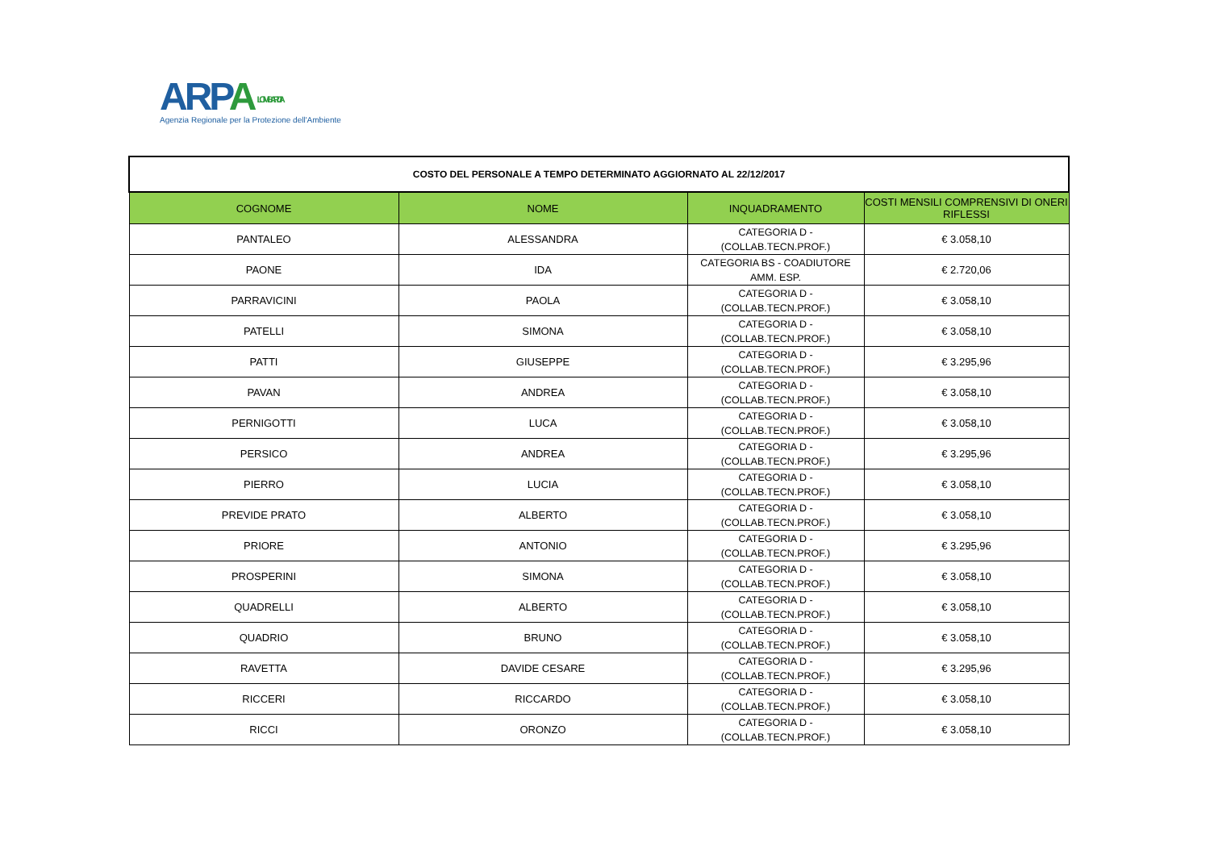ARPA LOMBARDIA
Agenzia Regionale per la Protezione dell'Ambiente
| COSTO DEL PERSONALE A TEMPO DETERMINATO AGGIORNATO AL 22/12/2017 | | | |
| COGNOME | NOME | INQUADRAMENTO | COSTI MENSILI COMPRENSIVI DI ONERI RIFLESSI |
| PANTALEO | ALESSANDRA | CATEGORIA D - (COLLAB.TECN.PROF.) | € 3.058,10 |
| PAONE | IDA | CATEGORIA BS - COADIUTORE AMM. ESP. | € 2.720,06 |
| PARRAVICINI | PAOLA | CATEGORIA D - (COLLAB.TECN.PROF.) | € 3.058,10 |
| PATELLI | SIMONA | CATEGORIA D - (COLLAB.TECN.PROF.) | € 3.058,10 |
| PATTI | GIUSEPPE | CATEGORIA D - (COLLAB.TECN.PROF.) | € 3.295,96 |
| PAVAN | ANDREA | CATEGORIA D - (COLLAB.TECN.PROF.) | € 3.058,10 |
| PERNIGOTTI | LUCA | CATEGORIA D - (COLLAB.TECN.PROF.) | € 3.058,10 |
| PERSICO | ANDREA | CATEGORIA D - (COLLAB.TECN.PROF.) | € 3.295,96 |
| PIERRO | LUCIA | CATEGORIA D - (COLLAB.TECN.PROF.) | € 3.058,10 |
| PREVIDE PRATO | ALBERTO | CATEGORIA D - (COLLAB.TECN.PROF.) | € 3.058,10 |
| PRIORE | ANTONIO | CATEGORIA D - (COLLAB.TECN.PROF.) | € 3.295,96 |
| PROSPERINI | SIMONA | CATEGORIA D - (COLLAB.TECN.PROF.) | € 3.058,10 |
| QUADRELLI | ALBERTO | CATEGORIA D - (COLLAB.TECN.PROF.) | € 3.058,10 |
| QUADRIO | BRUNO | CATEGORIA D - (COLLAB.TECN.PROF.) | € 3.058,10 |
| RAVETTA | DAVIDE CESARE | CATEGORIA D - (COLLAB.TECN.PROF.) | € 3.295,96 |
| RICCERI | RICCARDO | CATEGORIA D - (COLLAB.TECN.PROF.) | € 3.058,10 |
| RICCI | ORONZO | CATEGORIA D - (COLLAB.TECN.PROF.) | € 3.058,10 |